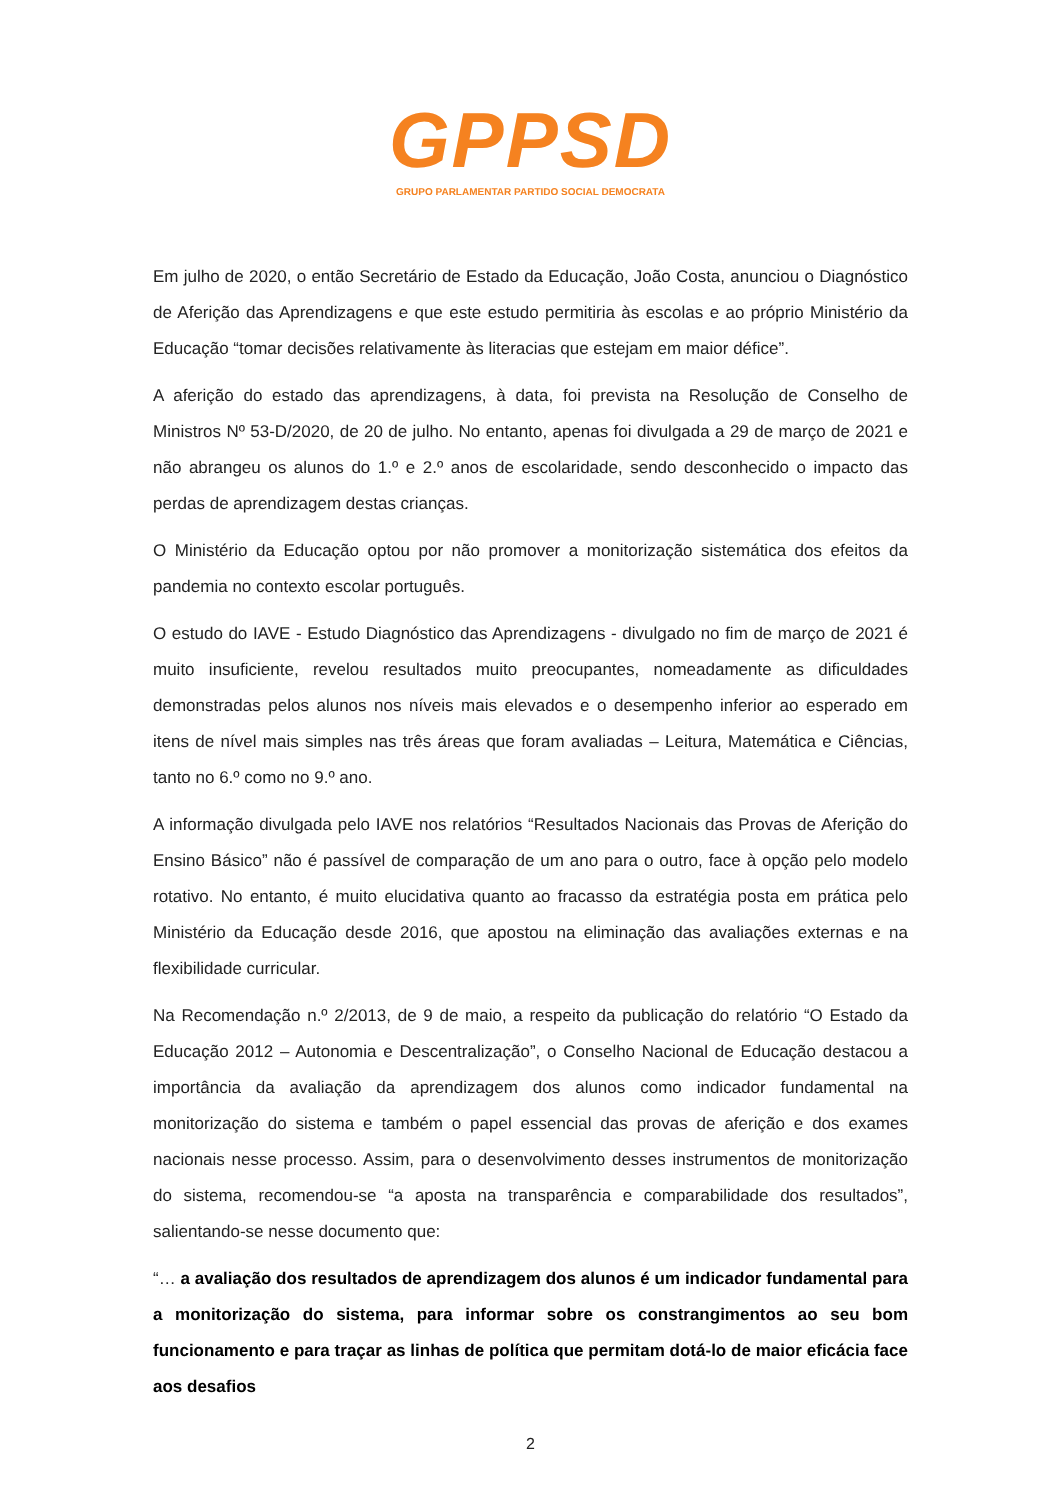GPPSD
GRUPO PARLAMENTAR PARTIDO SOCIAL DEMOCRATA
Em julho de 2020, o então Secretário de Estado da Educação, João Costa, anunciou o Diagnóstico de Aferição das Aprendizagens e que este estudo permitiria às escolas e ao próprio Ministério da Educação “tomar decisões relativamente às literacias que estejam em maior défice”.
A aferição do estado das aprendizagens, à data, foi prevista na Resolução de Conselho de Ministros Nº 53-D/2020, de 20 de julho. No entanto, apenas foi divulgada a 29 de março de 2021 e não abrangeu os alunos do 1.º e 2.º anos de escolaridade, sendo desconhecido o impacto das perdas de aprendizagem destas crianças.
O Ministério da Educação optou por não promover a monitorização sistemática dos efeitos da pandemia no contexto escolar português.
O estudo do IAVE - Estudo Diagnóstico das Aprendizagens - divulgado no fim de março de 2021 é muito insuficiente, revelou resultados muito preocupantes, nomeadamente as dificuldades demonstradas pelos alunos nos níveis mais elevados e o desempenho inferior ao esperado em itens de nível mais simples nas três áreas que foram avaliadas – Leitura, Matemática e Ciências, tanto no 6.º como no 9.º ano.
A informação divulgada pelo IAVE nos relatórios “Resultados Nacionais das Provas de Aferição do Ensino Básico” não é passível de comparação de um ano para o outro, face à opção pelo modelo rotativo. No entanto, é muito elucidativa quanto ao fracasso da estratégia posta em prática pelo Ministério da Educação desde 2016, que apostou na eliminação das avaliações externas e na flexibilidade curricular.
Na Recomendação n.º 2/2013, de 9 de maio, a respeito da publicação do relatório “O Estado da Educação 2012 – Autonomia e Descentralização”, o Conselho Nacional de Educação destacou a importância da avaliação da aprendizagem dos alunos como indicador fundamental na monitorização do sistema e também o papel essencial das provas de aferição e dos exames nacionais nesse processo. Assim, para o desenvolvimento desses instrumentos de monitorização do sistema, recomendou-se “a aposta na transparência e comparabilidade dos resultados”, salientando-se nesse documento que:
“… a avaliação dos resultados de aprendizagem dos alunos é um indicador fundamental para a monitorização do sistema, para informar sobre os constrangimentos ao seu bom funcionamento e para traçar as linhas de política que permitam dotá-lo de maior eficácia face aos desafios
2